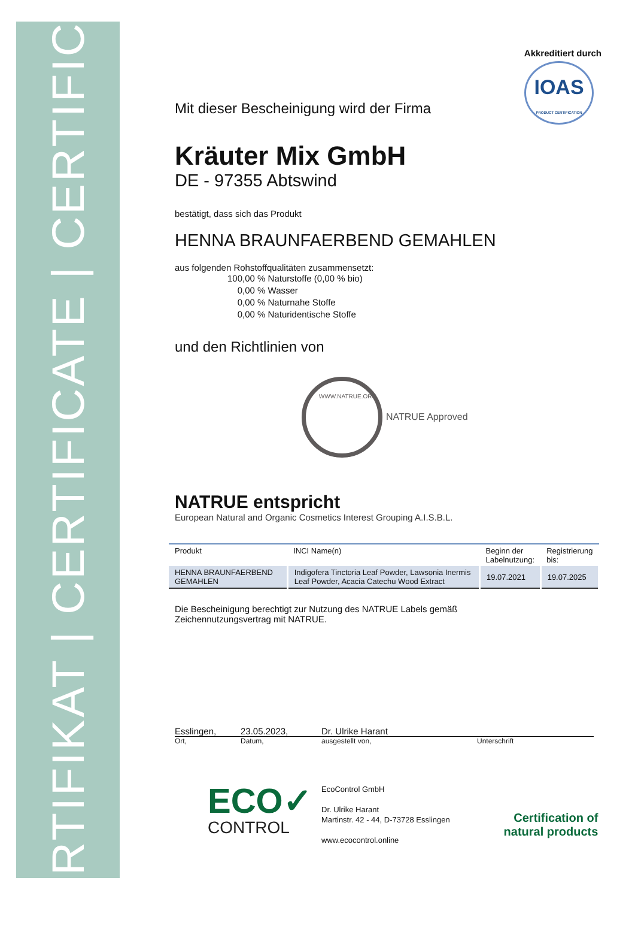ZERTIFIKAT | CERTIFICATE | CERTIFICAT
Akkreditiert durch
IOAS
PRODUCT CERTIFICATION
Mit dieser Bescheinigung wird der Firma
Kräuter Mix GmbH
DE - 97355 Abtswind
bestätigt, dass sich das Produkt
HENNA BRAUNFAERBEND GEMAHLEN
aus folgenden Rohstoffqualitäten zusammensetzt:
100,00 % Naturstoffe (0,00 % bio)
0,00 % Wasser
0,00 % Naturnahe Stoffe
0,00 % Naturidentische Stoffe
und den Richtlinien von
WWW.NATRUE.ORG
NATRUE Approved
NATRUE entspricht
European Natural and Organic Cosmetics Interest Grouping A.I.S.B.L.
| Produkt | INCI Name(n) | Beginn der Labelnutzung: | Registrierung bis: |
| --- | --- | --- | --- |
| HENNA BRAUNFAERBEND GEMAHLEN | Indigofera Tinctoria Leaf Powder, Lawsonia Inermis Leaf Powder, Acacia Catechu Wood Extract | 19.07.2021 | 19.07.2025 |
Die Bescheinigung berechtigt zur Nutzung des NATRUE Labels gemäß
Zeichennutzungsvertrag mit NATRUE.
Esslingen, 23.05.2023, Dr. Ulrike Harant
Ort, Datum, ausgestellt von, Unterschrift
ECO✓
CONTROL
EcoControl GmbH
Dr. Ulrike Harant
Martinstr. 42 - 44, D-73728 Esslingen
www.ecocontrol.online
Certification of
natural products